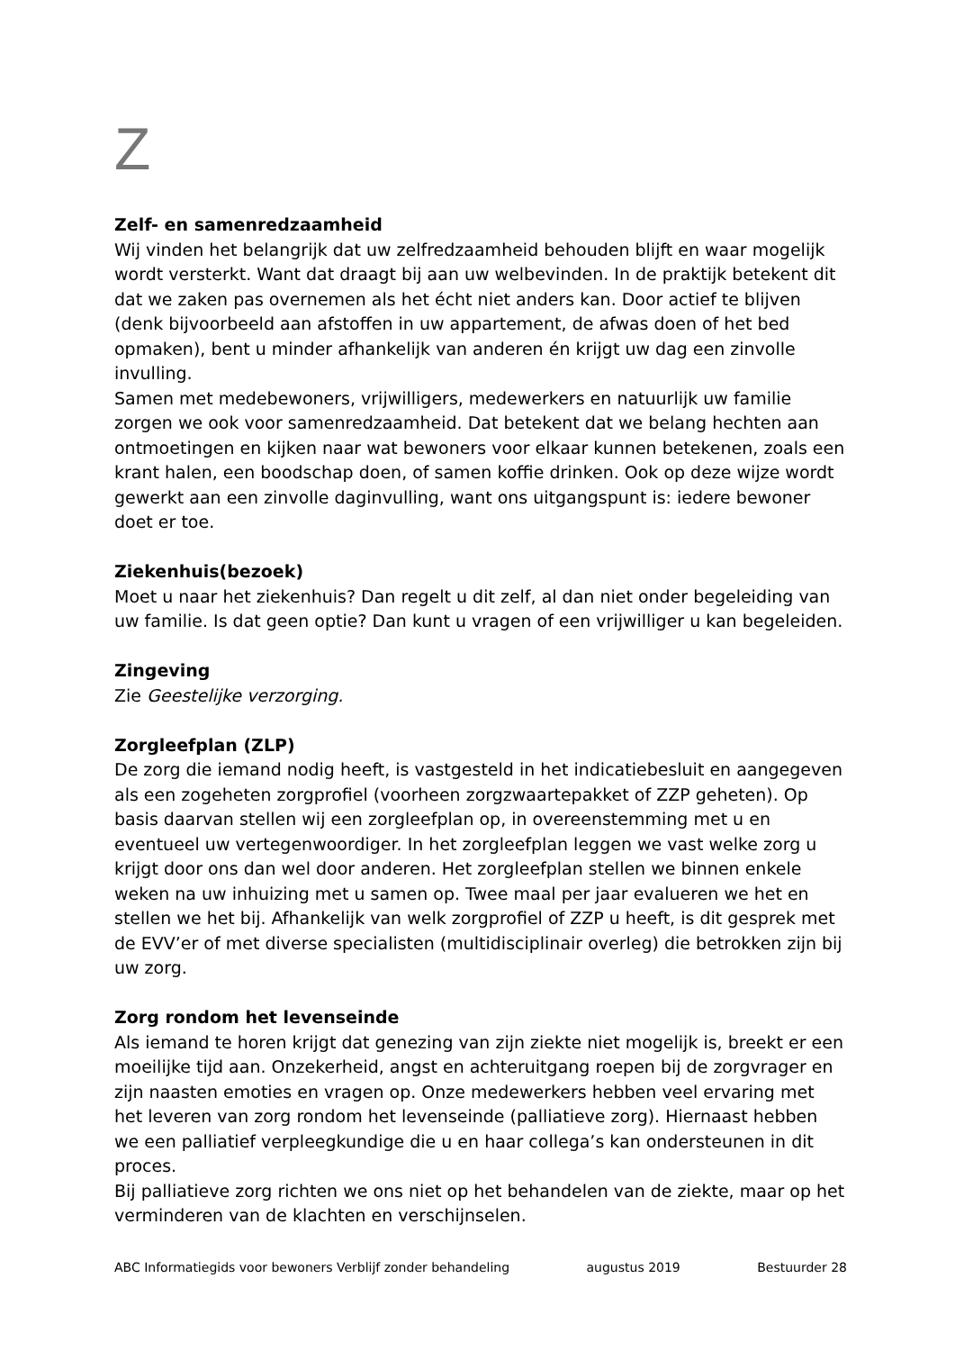Z
Zelf- en samenredzaamheid
Wij vinden het belangrijk dat uw zelfredzaamheid behouden blijft en waar mogelijk wordt versterkt. Want dat draagt bij aan uw welbevinden. In de praktijk betekent dit dat we zaken pas overnemen als het écht niet anders kan. Door actief te blijven (denk bijvoorbeeld aan afstoffen in uw appartement, de afwas doen of het bed opmaken), bent u minder afhankelijk van anderen én krijgt uw dag een zinvolle invulling.
Samen met medebewoners, vrijwilligers, medewerkers en natuurlijk uw familie zorgen we ook voor samenredzaamheid. Dat betekent dat we belang hechten aan ontmoetingen en kijken naar wat bewoners voor elkaar kunnen betekenen, zoals een krant halen, een boodschap doen, of samen koffie drinken. Ook op deze wijze wordt gewerkt aan een zinvolle daginvulling, want ons uitgangspunt is: iedere bewoner doet er toe.
Ziekenhuis(bezoek)
Moet u naar het ziekenhuis? Dan regelt u dit zelf, al dan niet onder begeleiding van uw familie. Is dat geen optie? Dan kunt u vragen of een vrijwilliger u kan begeleiden.
Zingeving
Zie Geestelijke verzorging.
Zorgleefplan (ZLP)
De zorg die iemand nodig heeft, is vastgesteld in het indicatiebesluit en aangegeven als een zogeheten zorgprofiel (voorheen zorgzwaartepakket of ZZP geheten). Op basis daarvan stellen wij een zorgleefplan op, in overeenstemming met u en eventueel uw vertegenwoordiger. In het zorgleefplan leggen we vast welke zorg u krijgt door ons dan wel door anderen. Het zorgleefplan stellen we binnen enkele weken na uw inhuizing met u samen op. Twee maal per jaar evalueren we het en stellen we het bij. Afhankelijk van welk zorgprofiel of ZZP u heeft, is dit gesprek met de EVV’er of met diverse specialisten (multidisciplinair overleg) die betrokken zijn bij uw zorg.
Zorg rondom het levenseinde
Als iemand te horen krijgt dat genezing van zijn ziekte niet mogelijk is, breekt er een moeilijke tijd aan. Onzekerheid, angst en achteruitgang roepen bij de zorgvrager en zijn naasten emoties en vragen op. Onze medewerkers hebben veel ervaring met het leveren van zorg rondom het levenseinde (palliatieve zorg). Hiernaast hebben we een palliatief verpleegkundige die u en haar collega’s kan ondersteunen in dit proces.
Bij palliatieve zorg richten we ons niet op het behandelen van de ziekte, maar op het verminderen van de klachten en verschijnselen.
ABC Informatiegids voor bewoners Verblijf zonder behandeling augustus 2019 Bestuurder 28